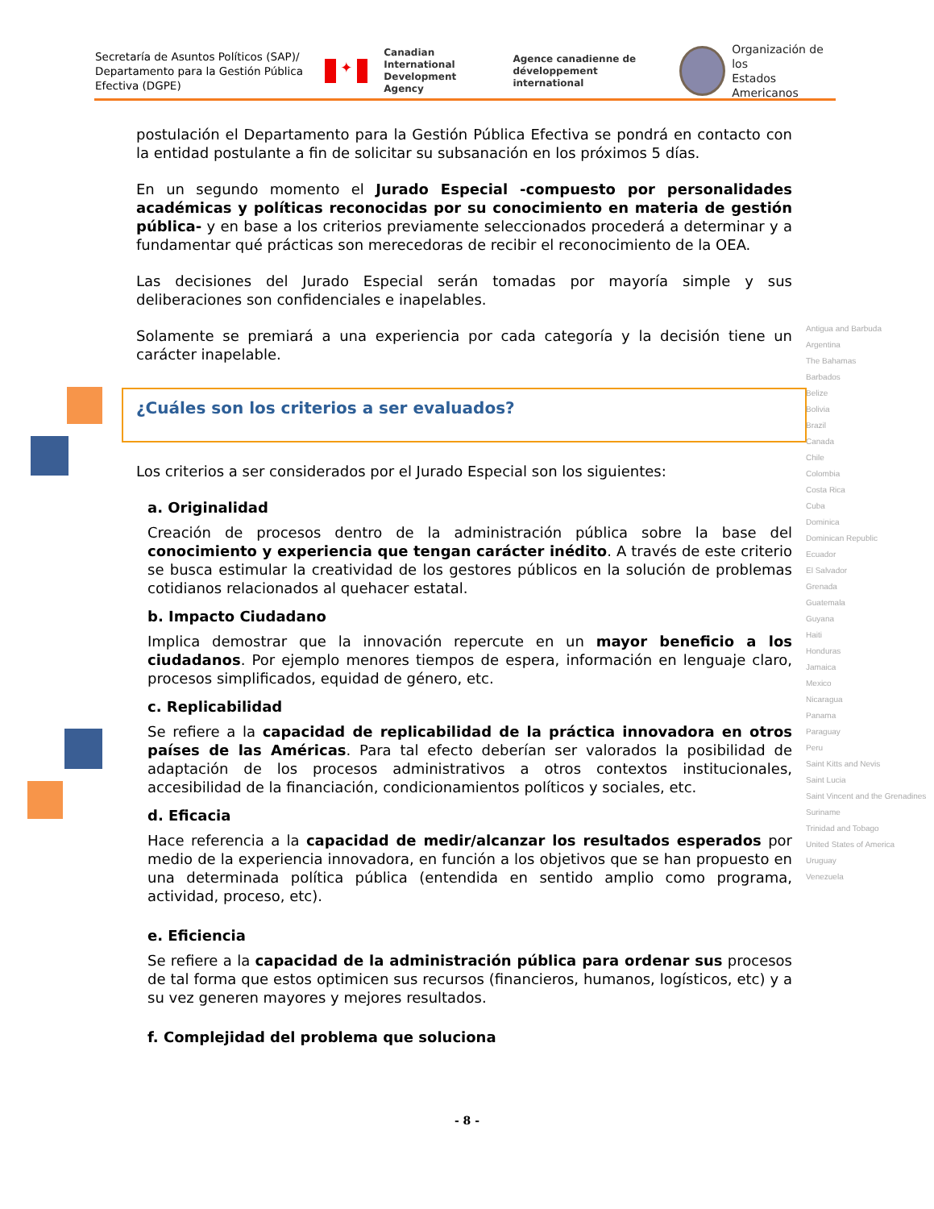Secretaría de Asuntos Políticos (SAP)/ Departamento para la Gestión Pública Efectiva (DGPE)
✦
Canadian International
Development Agency
Agence canadienne de
développement international
Organización de los
Estados Americanos
postulación el Departamento para la Gestión Pública Efectiva se pondrá en contacto con la entidad postulante a fin de solicitar su subsanación en los próximos 5 días.
En un segundo momento el Jurado Especial -compuesto por personalidades académicas y políticas reconocidas por su conocimiento en materia de gestión pública- y en base a los criterios previamente seleccionados procederá a determinar y a fundamentar qué prácticas son merecedoras de recibir el reconocimiento de la OEA.
Las decisiones del Jurado Especial serán tomadas por mayoría simple y sus deliberaciones son confidenciales e inapelables.
Solamente se premiará a una experiencia por cada categoría y la decisión tiene un carácter inapelable.
¿Cuáles son los criterios a ser evaluados?
Los criterios a ser considerados por el Jurado Especial son los siguientes:
a. Originalidad
Creación de procesos dentro de la administración pública sobre la base del conocimiento y experiencia que tengan carácter inédito. A través de este criterio se busca estimular la creatividad de los gestores públicos en la solución de problemas cotidianos relacionados al quehacer estatal.
b. Impacto Ciudadano
Implica demostrar que la innovación repercute en un mayor beneficio a los ciudadanos. Por ejemplo menores tiempos de espera, información en lenguaje claro, procesos simplificados, equidad de género, etc.
c. Replicabilidad
Se refiere a la capacidad de replicabilidad de la práctica innovadora en otros países de las Américas. Para tal efecto deberían ser valorados la posibilidad de adaptación de los procesos administrativos a otros contextos institucionales, accesibilidad de la financiación, condicionamientos políticos y sociales, etc.
d. Eficacia
Hace referencia a la capacidad de medir/alcanzar los resultados esperados por medio de la experiencia innovadora, en función a los objetivos que se han propuesto en una determinada política pública (entendida en sentido amplio como programa, actividad, proceso, etc).
e. Eficiencia
Se refiere a la capacidad de la administración pública para ordenar sus procesos de tal forma que estos optimicen sus recursos (financieros, humanos, logísticos, etc) y a su vez generen mayores y mejores resultados.
f. Complejidad del problema que soluciona
Antigua and Barbuda
Argentina
The Bahamas
Barbados
Belize
Bolivia
Brazil
Canada
Chile
Colombia
Costa Rica
Cuba
Dominica
Dominican Republic
Ecuador
El Salvador
Grenada
Guatemala
Guyana
Haiti
Honduras
Jamaica
Mexico
Nicaragua
Panama
Paraguay
Peru
Saint Kitts and Nevis
Saint Lucia
Saint Vincent and the Grenadines
Suriname
Trinidad and Tobago
United States of America
Uruguay
Venezuela
- 8 -